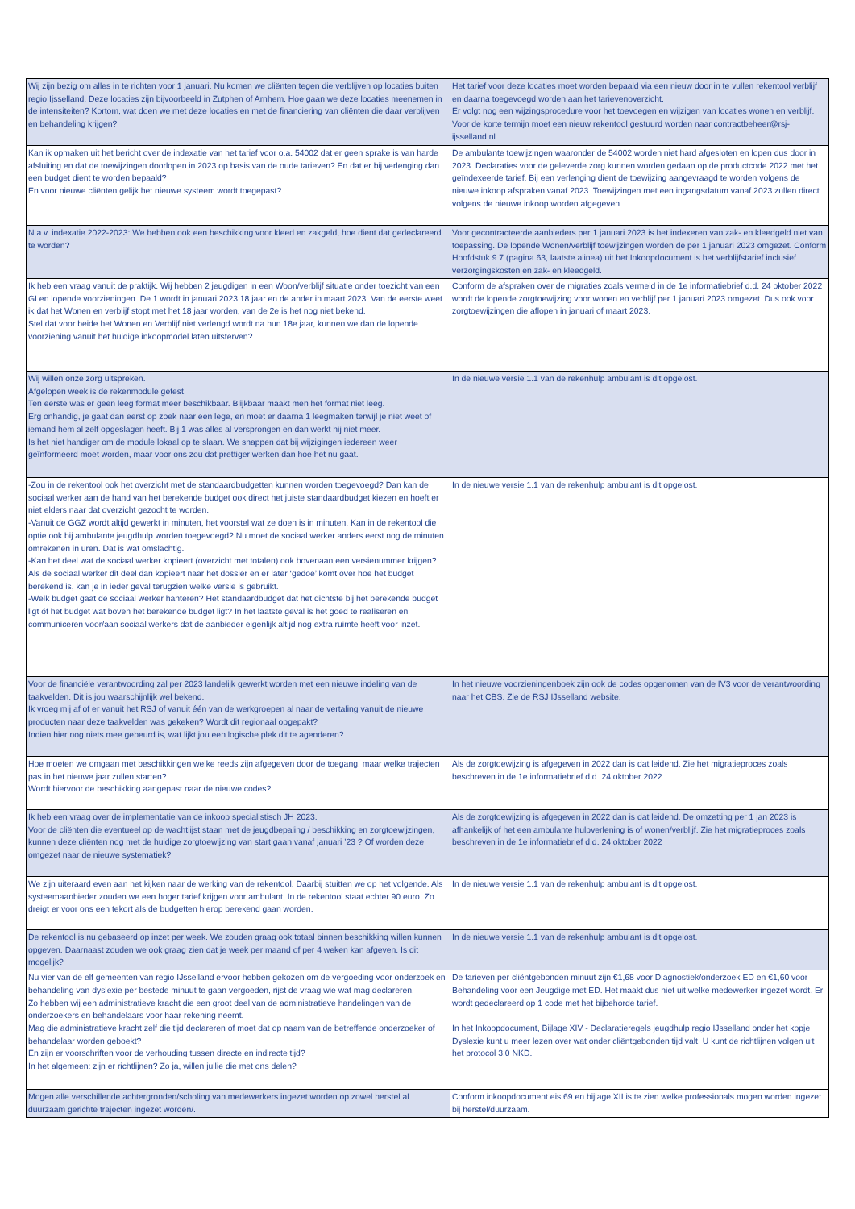| Wij zijn bezig om alles in te richten voor 1 januari. Nu komen we cliënten tegen die verblijven op locaties buiten regio Ijsselland. Deze locaties zijn bijvoorbeeld in Zutphen of Arnhem. Hoe gaan we deze locaties meenemen in de intensiteiten? Kortom, wat doen we met deze locaties en met de financiering van cliënten die daar verblijven en behandeling krijgen? | Het tarief voor deze locaties moet worden bepaald via een nieuw door in te vullen rekentool verblijf en daarna toegevoegd worden aan het tarievenoverzicht. Er volgt nog een wijzingsprocedure voor het toevoegen en wijzigen van locaties wonen en verblijf. Voor de korte termijn moet een nieuw rekentool gestuurd worden naar contractbeheer@rsj-ijsselland.nl. |
| Kan ik opmaken uit het bericht over de indexatie van het tarief voor o.a. 54002 dat er geen sprake is van harde afsluiting en dat de toewijzingen doorlopen in 2023 op basis van de oude tarieven? En dat er bij verlenging dan een budget dient te worden bepaald? En voor nieuwe cliënten gelijk het nieuwe systeem wordt toegepast? | De ambulante toewijzingen waaronder de 54002 worden niet hard afgesloten en lopen dus door in 2023. Declaraties voor de geleverde zorg kunnen worden gedaan op de productcode 2022 met het geïndexeerde tarief. Bij een verlenging dient de toewijzing aangevraagd te worden volgens de nieuwe inkoop afspraken vanaf 2023. Toewijzingen met een ingangsdatum vanaf 2023 zullen direct volgens de nieuwe inkoop worden afgegeven. |
| N.a.v. indexatie 2022-2023: We hebben ook een beschikking voor kleed en zakgeld, hoe dient dat gedeclareerd te worden? | Voor gecontracteerde aanbieders per 1 januari 2023 is het indexeren van zak- en kleedgeld niet van toepassing. De lopende Wonen/verblijf toewijzingen worden de per 1 januari 2023 omgezet. Conform Hoofdstuk 9.7 (pagina 63, laatste alinea) uit het Inkoopdocument is het verblijfstarief inclusief verzorgingskosten en zak- en kleedgeld. |
| Ik heb een vraag vanuit de praktijk. Wij hebben 2 jeugdigen in een Woon/verblijf situatie onder toezicht van een GI en lopende voorzieningen. De 1 wordt in januari 2023 18 jaar en de ander in maart 2023. Van de eerste weet ik dat het Wonen en verblijf stopt met het 18 jaar worden, van de 2e is het nog niet bekend. Stel dat voor beide het Wonen en Verblijf niet verlengd wordt na hun 18e jaar, kunnen we dan de lopende voorziening vanuit het huidige inkoopmodel laten uitsterven? | Conform de afspraken over de migraties zoals vermeld in de 1e informatiebrief d.d. 24 oktober 2022 wordt de lopende zorgtoewijzing voor wonen en verblijf per 1 januari 2023 omgezet. Dus ook voor zorgtoewijzingen die aflopen in januari of maart 2023. |
| Wij willen onze zorg uitspreken. Afgelopen week is de rekenmodule getest. Ten eerste was er geen leeg format meer beschikbaar. Blijkbaar maakt men het format niet leeg. Erg onhandig, je gaat dan eerst op zoek naar een lege, en moet er daarna 1 leegmaken terwijl je niet weet of iemand hem al zelf opgeslagen heeft. Bij 1 was alles al versprongen en dan werkt hij niet meer. Is het niet handiger om de module lokaal op te slaan. We snappen dat bij wijzigingen iedereen weer geïnformeerd moet worden, maar voor ons zou dat prettiger werken dan hoe het nu gaat. | In de nieuwe versie 1.1 van de rekenhulp ambulant is dit opgelost. |
| -Zou in de rekentool ook het overzicht met de standaardbudgetten kunnen worden toegevoegd? Dan kan de sociaal werker aan de hand van het berekende budget ook direct het juiste standaardbudget kiezen en hoeft er niet elders naar dat overzicht gezocht te worden. -Vanuit de GGZ wordt altijd gewerkt in minuten, het voorstel wat ze doen is in minuten. Kan in de rekentool die optie ook bij ambulante jeugdhulp worden toegevoegd? Nu moet de sociaal werker anders eerst nog de minuten omrekenen in uren. Dat is wat omslachtig. -Kan het deel wat de sociaal werker kopieert (overzicht met totalen) ook bovenaan een versienummer krijgen? Als de sociaal werker dit deel dan kopieert naar het dossier en er later ‘gedoe’ komt over hoe het budget berekend is, kan je in ieder geval terugzien welke versie is gebruikt. -Welk budget gaat de sociaal werker hanteren? Het standaardbudget dat het dichtste bij het berekende budget ligt óf het budget wat boven het berekende budget ligt? In het laatste geval is het goed te realiseren en communiceren voor/aan sociaal werkers dat de aanbieder eigenlijk altijd nog extra ruimte heeft voor inzet. | In de nieuwe versie 1.1 van de rekenhulp ambulant is dit opgelost. |
| Voor de financiële verantwoording zal per 2023 landelijk gewerkt worden met een nieuwe indeling van de taakvelden. Dit is jou waarschijnlijk wel bekend. Ik vroeg mij af of er vanuit het RSJ of vanuit één van de werkgroepen al naar de vertaling vanuit de nieuwe producten naar deze taakvelden was gekeken? Wordt dit regionaal opgepakt? Indien hier nog niets mee gebeurd is, wat lijkt jou een logische plek dit te agenderen? | In het nieuwe voorzieningenboek zijn ook de codes opgenomen van de IV3 voor de verantwoording naar het CBS. Zie de RSJ IJsselland website. |
| Hoe moeten we omgaan met beschikkingen welke reeds zijn afgegeven door de toegang, maar welke trajecten pas in het nieuwe jaar zullen starten? Wordt hiervoor de beschikking aangepast naar de nieuwe codes? | Als de zorgtoewijzing is afgegeven in 2022 dan is dat leidend. Zie het migratieproces zoals beschreven in de 1e informatiebrief d.d. 24 oktober 2022. |
| Ik heb een vraag over de implementatie van de inkoop specialistisch JH 2023. Voor de cliënten die eventueel op de wachtlijst staan met de jeugdbepaling / beschikking en zorgtoewijzingen, kunnen deze cliënten nog met de huidige zorgtoewijzing van start gaan vanaf januari ’23 ? Of worden deze omgezet naar de nieuwe systematiek? | Als de zorgtoewijzing is afgegeven in 2022 dan is dat leidend. De omzetting per 1 jan 2023 is afhankelijk of het een ambulante hulpverlening is of wonen/verblijf. Zie het migratieproces zoals beschreven in de 1e informatiebrief d.d. 24 oktober 2022 |
| We zijn uiteraard even aan het kijken naar de werking van de rekentool. Daarbij stuitten we op het volgende. Als systeemaanbieder zouden we een hoger tarief krijgen voor ambulant. In de rekentool staat echter 90 euro. Zo dreigt er voor ons een tekort als de budgetten hierop berekend gaan worden. | In de nieuwe versie 1.1 van de rekenhulp ambulant is dit opgelost. |
| De rekentool is nu gebaseerd op inzet per week. We zouden graag ook totaal binnen beschikking willen kunnen opgeven. Daarnaast zouden we ook graag zien dat je week per maand of per 4 weken kan afgeven. Is dit mogelijk? | In de nieuwe versie 1.1 van de rekenhulp ambulant is dit opgelost. |
| Nu vier van de elf gemeenten van regio IJsselland ervoor hebben gekozen om de vergoeding voor onderzoek en behandeling van dyslexie per bestede minuut te gaan vergoeden, rijst de vraag wie wat mag declareren. Zo hebben wij een administratieve kracht die een groot deel van de administratieve handelingen van de onderzoekers en behandelaars voor haar rekening neemt. Mag die administratieve kracht zelf die tijd declareren of moet dat op naam van de betreffende onderzoeker of behandelaar worden geboekt? En zijn er voorschriften voor de verhouding tussen directe en indirecte tijd? In het algemeen: zijn er richtlijnen? Zo ja, willen jullie die met ons delen? | De tarieven per cliëntgebonden minuut zijn €1,68 voor Diagnostiek/onderzoek ED en €1,60 voor Behandeling voor een Jeugdige met ED. Het maakt dus niet uit welke medewerker ingezet wordt. Er wordt gedeclareerd op 1 code met het bijbehorde tarief. In het Inkoopdocument, Bijlage XIV - Declaratieregels jeugdhulp regio IJsselland onder het kopje Dyslexie kunt u meer lezen over wat onder cliëntgebonden tijd valt. U kunt de richtlijnen volgen uit het protocol 3.0 NKD. |
| Mogen alle verschillende achtergronden/scholing van medewerkers ingezet worden op zowel herstel al duurzaam gerichte trajecten ingezet worden/. | Conform inkoopdocument eis 69 en bijlage XII is te zien welke professionals mogen worden ingezet bij herstel/duurzaam. |